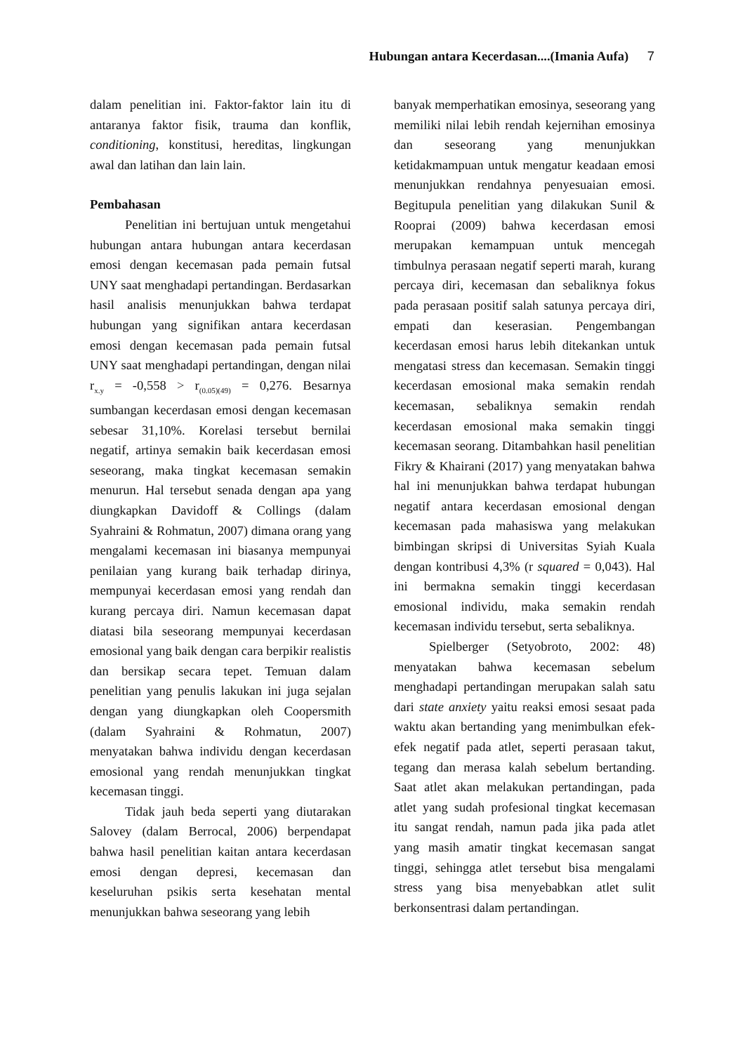Hubungan antara Kecerdasan....(Imania Aufa) 7
dalam penelitian ini. Faktor-faktor lain itu di antaranya faktor fisik, trauma dan konflik, conditioning, konstitusi, hereditas, lingkungan awal dan latihan dan lain lain.
Pembahasan
Penelitian ini bertujuan untuk mengetahui hubungan antara hubungan antara kecerdasan emosi dengan kecemasan pada pemain futsal UNY saat menghadapi pertandingan. Berdasarkan hasil analisis menunjukkan bahwa terdapat hubungan yang signifikan antara kecerdasan emosi dengan kecemasan pada pemain futsal UNY saat menghadapi pertandingan, dengan nilai r<sub>x.y</sub> = -0,558 > r<sub>(0.05)(49)</sub> = 0,276. Besarnya sumbangan kecerdasan emosi dengan kecemasan sebesar 31,10%. Korelasi tersebut bernilai negatif, artinya semakin baik kecerdasan emosi seseorang, maka tingkat kecemasan semakin menurun. Hal tersebut senada dengan apa yang diungkapkan Davidoff & Collings (dalam Syahraini & Rohmatun, 2007) dimana orang yang mengalami kecemasan ini biasanya mempunyai penilaian yang kurang baik terhadap dirinya, mempunyai kecerdasan emosi yang rendah dan kurang percaya diri. Namun kecemasan dapat diatasi bila seseorang mempunyai kecerdasan emosional yang baik dengan cara berpikir realistis dan bersikap secara tepet. Temuan dalam penelitian yang penulis lakukan ini juga sejalan dengan yang diungkapkan oleh Coopersmith (dalam Syahraini & Rohmatun, 2007) menyatakan bahwa individu dengan kecerdasan emosional yang rendah menunjukkan tingkat kecemasan tinggi.
Tidak jauh beda seperti yang diutarakan Salovey (dalam Berrocal, 2006) berpendapat bahwa hasil penelitian kaitan antara kecerdasan emosi dengan depresi, kecemasan dan keseluruhan psikis serta kesehatan mental menunjukkan bahwa seseorang yang lebih
banyak memperhatikan emosinya, seseorang yang memiliki nilai lebih rendah kejernihan emosinya dan seseorang yang menunjukkan ketidakmampuan untuk mengatur keadaan emosi menunjukkan rendahnya penyesuaian emosi. Begitupula penelitian yang dilakukan Sunil & Rooprai (2009) bahwa kecerdasan emosi merupakan kemampuan untuk mencegah timbulnya perasaan negatif seperti marah, kurang percaya diri, kecemasan dan sebaliknya fokus pada perasaan positif salah satunya percaya diri, empati dan keserasian. Pengembangan kecerdasan emosi harus lebih ditekankan untuk mengatasi stress dan kecemasan. Semakin tinggi kecerdasan emosional maka semakin rendah kecemasan, sebaliknya semakin rendah kecerdasan emosional maka semakin tinggi kecemasan seorang. Ditambahkan hasil penelitian Fikry & Khairani (2017) yang menyatakan bahwa hal ini menunjukkan bahwa terdapat hubungan negatif antara kecerdasan emosional dengan kecemasan pada mahasiswa yang melakukan bimbingan skripsi di Universitas Syiah Kuala dengan kontribusi 4,3% (r squared = 0,043). Hal ini bermakna semakin tinggi kecerdasan emosional individu, maka semakin rendah kecemasan individu tersebut, serta sebaliknya.
Spielberger (Setyobroto, 2002: 48) menyatakan bahwa kecemasan sebelum menghadapi pertandingan merupakan salah satu dari state anxiety yaitu reaksi emosi sesaat pada waktu akan bertanding yang menimbulkan efek-efek negatif pada atlet, seperti perasaan takut, tegang dan merasa kalah sebelum bertanding. Saat atlet akan melakukan pertandingan, pada atlet yang sudah profesional tingkat kecemasan itu sangat rendah, namun pada jika pada atlet yang masih amatir tingkat kecemasan sangat tinggi, sehingga atlet tersebut bisa mengalami stress yang bisa menyebabkan atlet sulit berkonsentrasi dalam pertandingan.